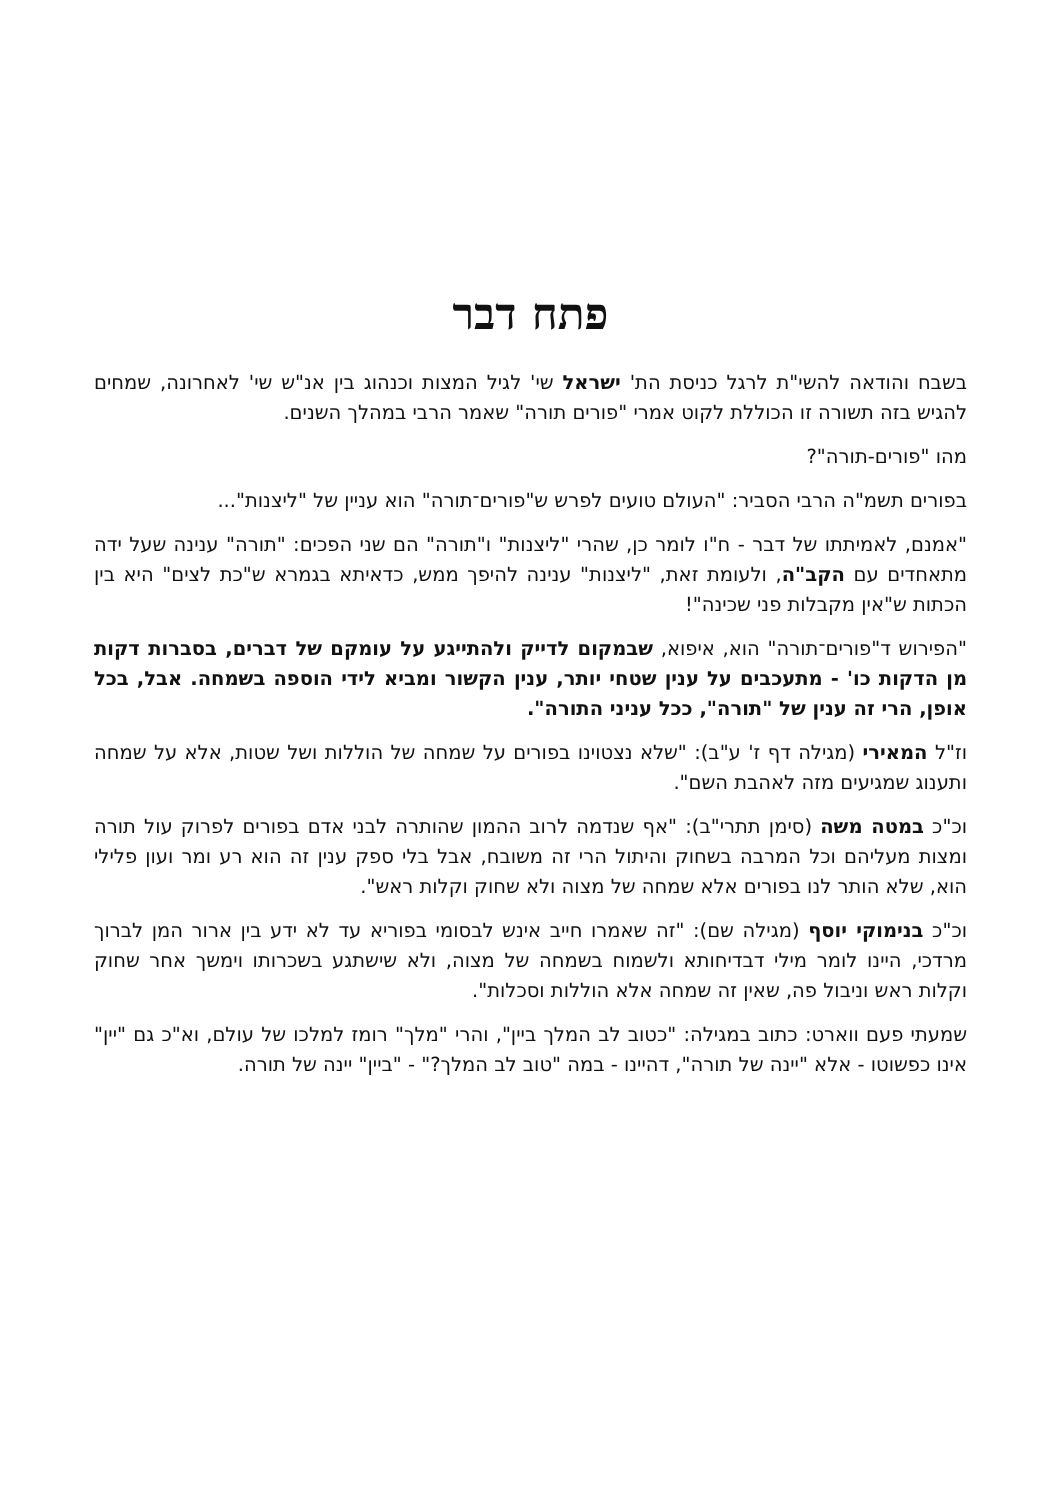פתח דבר
בשבח והודאה להשי"ת לרגל כניסת הת' ישראל שי' לגיל המצות וכנהוג בין אנ"ש שי' לאחרונה, שמחים להגיש בזה תשורה זו הכוללת לקוט אמרי "פורים תורה" שאמר הרבי במהלך השנים.
מהו "פורים-תורה"?
בפורים תשמ"ה הרבי הסביר: "העולם טועים לפרש ש"פורים־תורה" הוא עניין של "ליצנות"...
"אמנם, לאמיתתו של דבר - ח"ו לומר כן, שהרי "ליצנות" ו"תורה" הם שני הפכים: "תורה" ענינה שעל ידה מתאחדים עם הקב"ה, ולעומת זאת, "ליצנות" ענינה להיפך ממש, כדאיתא בגמרא ש"כת לצים" היא בין הכתות ש"אין מקבלות פני שכינה"!
"הפירוש ד"פורים־תורה" הוא, איפוא, שבמקום לדייק ולהתייגע על עומקם של דברים, בסברות דקות מן הדקות כו' - מתעכבים על ענין שטחי יותר, ענין הקשור ומביא לידי הוספה בשמחה. אבל, בכל אופן, הרי זה ענין של "תורה", ככל עניני התורה".
וז"ל המאירי (מגילה דף ז' ע"ב): "שלא נצטוינו בפורים על שמחה של הוללות ושל שטות, אלא על שמחה ותענוג שמגיעים מזה לאהבת השם".
וכ"כ במטה משה (סימן תתרי"ב): "אף שנדמה לרוב ההמון שהותרה לבני אדם בפורים לפרוק עול תורה ומצות מעליהם וכל המרבה בשחוק והיתול הרי זה משובח, אבל בלי ספק ענין זה הוא רע ומר ועון פלילי הוא, שלא הותר לנו בפורים אלא שמחה של מצוה ולא שחוק וקלות ראש".
וכ"כ בנימוקי יוסף (מגילה שם): "זה שאמרו חייב אינש לבסומי בפוריא עד לא ידע בין ארור המן לברוך מרדכי, היינו לומר מילי דבדיחותא ולשמוח בשמחה של מצוה, ולא שישתגע בשכרותו וימשך אחר שחוק וקלות ראש וניבול פה, שאין זה שמחה אלא הוללות וסכלות".
שמעתי פעם ווארט: כתוב במגילה: "כטוב לב המלך ביין", והרי "מלך" רומז למלכו של עולם, וא"כ גם "יין" אינו כפשוטו - אלא "יינה של תורה", דהיינו - במה "טוב לב המלך?" - "ביין" יינה של תורה.